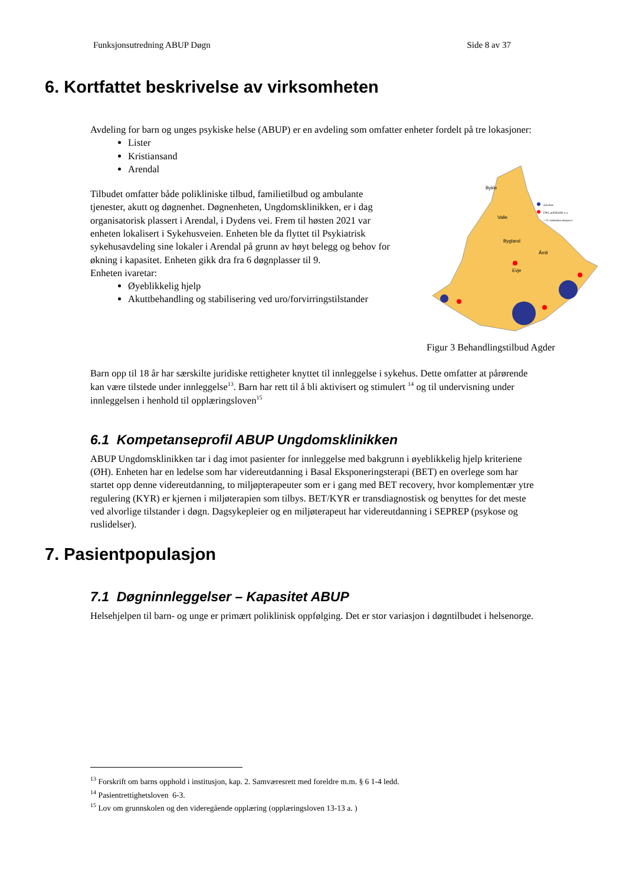Funksjonsutredning ABUP Døgn Side 8 av 37
6. Kortfattet beskrivelse av virksomheten
Avdeling for barn og unges psykiske helse (ABUP) er en avdeling som omfatter enheter fordelt på tre lokasjoner:
Lister
Kristiansand
Arendal
Tilbudet omfatter både polikliniske tilbud, familietilbud og ambulante tjenester, akutt og døgnenhet. Døgnenheten, Ungdomsklinikken, er i dag organisatorisk plassert i Arendal, i Dydens vei. Frem til høsten 2021 var enheten lokalisert i Sykehusveien. Enheten ble da flyttet til Psykiatrisk sykehusavdeling sine lokaler i Arendal på grunn av høyt belegg og behov for økning i kapasitet. Enheten gikk dra fra 6 døgnplasser til 9.
Enheten ivaretar:
Øyeblikkelig hjelp
Akuttbehandling og stabilisering ved uro/forvirringstilstander
Bykle
Valle
Bygland
Evje
Åmli
Sykehus
DPS, poliklinikk o.a.
+ 21 ambulansestasjoner
Figur 3 Behandlingstilbud Agder
Barn opp til 18 år har særskilte juridiske rettigheter knyttet til innleggelse i sykehus. Dette omfatter at pårørende kan være tilstede under innleggelse<sup>13</sup>. Barn har rett til å bli aktivisert og stimulert <sup>14</sup> og til undervisning under innleggelsen i henhold til opplæringsloven<sup>15</sup>
6.1 Kompetanseprofil ABUP Ungdomsklinikken
ABUP Ungdomsklinikken tar i dag imot pasienter for innleggelse med bakgrunn i øyeblikkelig hjelp kriteriene (ØH). Enheten har en ledelse som har videreutdanning i Basal Eksponeringsterapi (BET) en overlege som har startet opp denne videreutdanning, to miljøpterapeuter som er i gang med BET recovery, hvor komplementær ytre regulering (KYR) er kjernen i miljøterapien som tilbys. BET/KYR er transdiagnostisk og benyttes for det meste ved alvorlige tilstander i døgn. Dagsykepleier og en miljøterapeut har videreutdanning i SEPREP (psykose og ruslidelser).
7. Pasientpopulasjon
7.1 Døgninnleggelser – Kapasitet ABUP
Helsehjelpen til barn- og unge er primært poliklinisk oppfølging. Det er stor variasjon i døgntilbudet i helsenorge.
<sup>13</sup> Forskrift om barns opphold i institusjon, kap. 2. Samværesrett med foreldre m.m. § 6 1-4 ledd.
<sup>14</sup> Pasientrettighetsloven 6-3.
<sup>15</sup> Lov om grunnskolen og den videregående opplæring (opplæringsloven 13-13 a. )